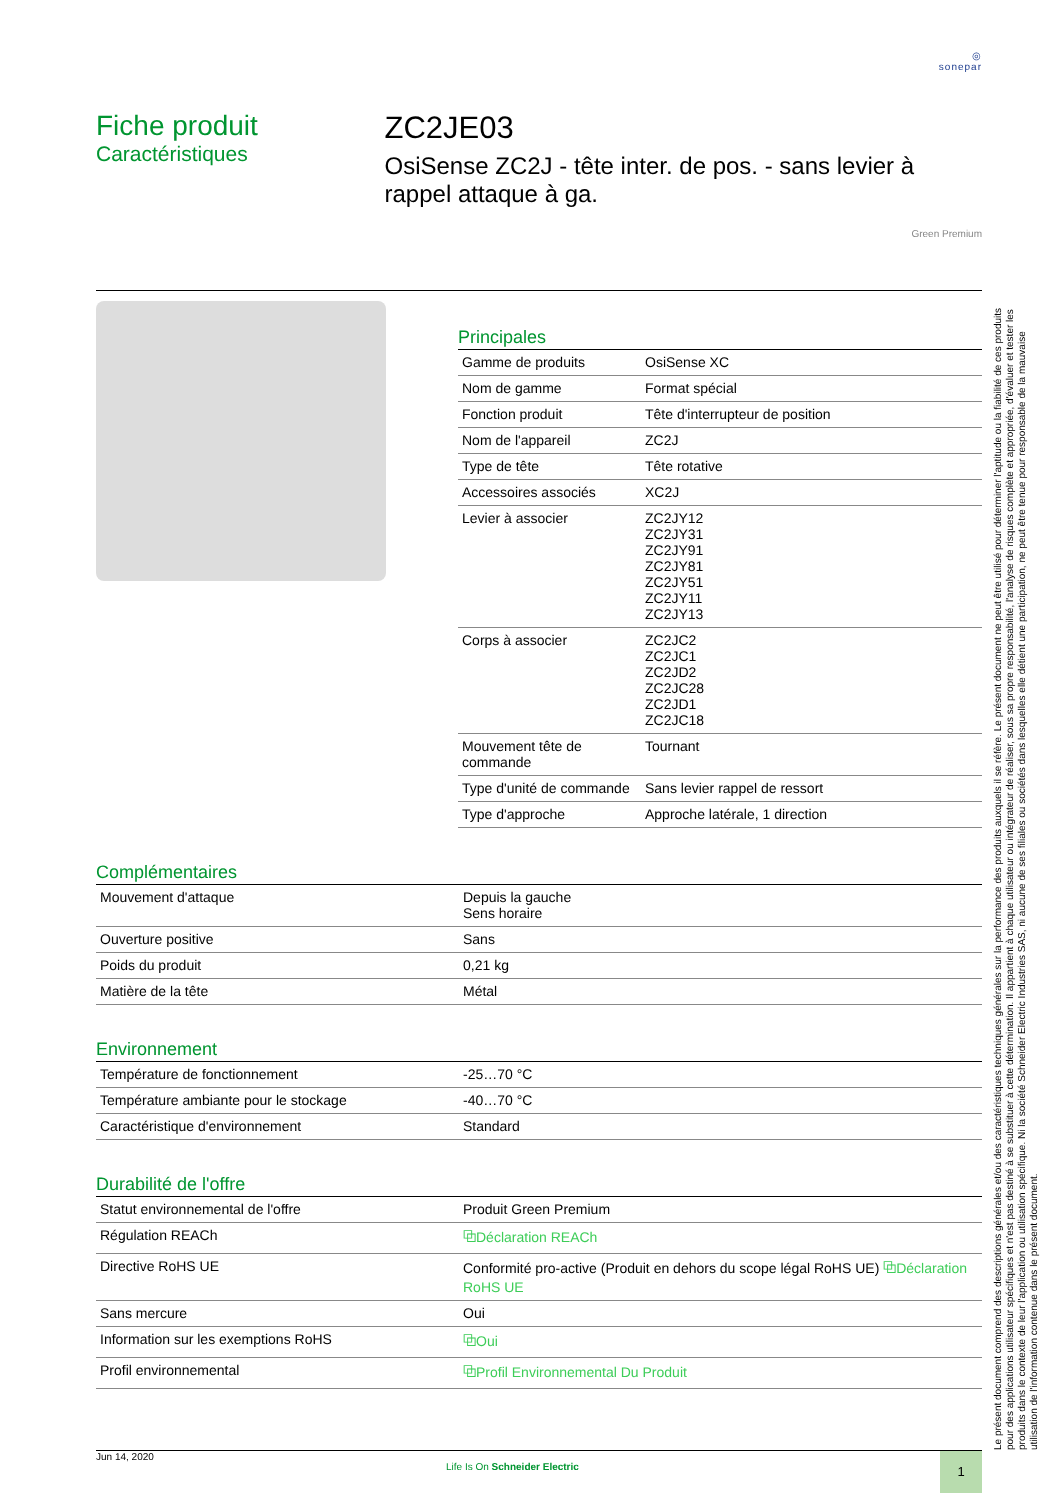◎
sonepar
Fiche produit
Caractéristiques
ZC2JE03
OsiSense ZC2J - tête inter. de pos. - sans levier à rappel attaque à ga.
Green Premium
Principales
| Gamme de produits | OsiSense XC |
| Nom de gamme | Format spécial |
| Fonction produit | Tête d'interrupteur de position |
| Nom de l'appareil | ZC2J |
| Type de tête | Tête rotative |
| Accessoires associés | XC2J |
| Levier à associer | ZC2JY12 ZC2JY31 ZC2JY91 ZC2JY81 ZC2JY51 ZC2JY11 ZC2JY13 |
| Corps à associer | ZC2JC2 ZC2JC1 ZC2JD2 ZC2JC28 ZC2JD1 ZC2JC18 |
| Mouvement tête de commande | Tournant |
| Type d'unité de commande | Sans levier rappel de ressort |
| Type d'approche | Approche latérale, 1 direction |
Complémentaires
| Mouvement d'attaque | Depuis la gauche Sens horaire |
| Ouverture positive | Sans |
| Poids du produit | 0,21 kg |
| Matière de la tête | Métal |
Environnement
| Température de fonctionnement | -25…70 °C |
| Température ambiante pour le stockage | -40…70 °C |
| Caractéristique d'environnement | Standard |
Durabilité de l'offre
| Statut environnemental de l'offre | Produit Green Premium |
| Régulation REACh | ⧉Déclaration REACh |
| Directive RoHS UE | Conformité pro-active (Produit en dehors du scope légal RoHS UE) ⧉Déclaration RoHS UE |
| Sans mercure | Oui |
| Information sur les exemptions RoHS | ⧉Oui |
| Profil environnemental | ⧉Profil Environnemental Du Produit |
Jun 14, 2020
Life Is On Schneider Electric
1
Le présent document comprend des descriptions générales et/ou des caractéristiques techniques générales sur la performance des produits auxquels il se réfère. Le présent document ne peut être utilisé pour déterminer l'aptitude ou la fiabilité de ces produits pour des applications utilisateur spécifiques et n'est pas destiné à se substituer à cette détermination. Il appartient à chaque utilisateur ou intégrateur de réaliser, sous sa propre responsabilité, l'analyse de risques complète et appropriée, d'évaluer et tester les produits dans le contexte de leur l'application ou utilisation spécifique. Ni la société Schneider Electric Industries SAS, ni aucune de ses filiales ou sociétés dans lesquelles elle détient une participation, ne peut être tenue pour responsable de la mauvaise utilisation de l'information contenue dans le présent document.